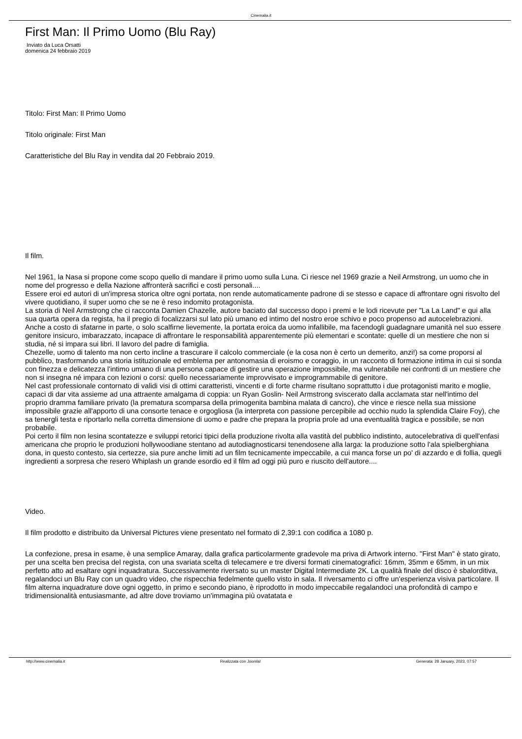Cinemalia.it
First Man: Il Primo Uomo (Blu Ray)
Inviato da Luca Orsatti
domenica 24 febbraio 2019
Titolo: First Man: Il Primo Uomo
Titolo originale: First Man
Caratteristiche del Blu Ray in vendita dal 20 Febbraio 2019.
Il film.
Nel 1961, la Nasa si propone come scopo quello di mandare il primo uomo sulla Luna. Ci riesce nel 1969 grazie a Neil Armstrong, un uomo che in nome del progresso e della Nazione affronterà sacrifici e costi personali....
Essere eroi ed autori di un'impresa storica oltre ogni portata, non rende automaticamente padrone di se stesso e capace di affrontare ogni risvolto del vivere quotidiano, il super uomo che se ne è reso indomito protagonista.
La storia di Neil Armstrong che ci racconta Damien Chazelle, autore baciato dal successo dopo i premi e le lodi ricevute per "La La Land" e qui alla sua quarta opera da regista, ha il pregio di focalizzarsi sul lato più umano ed intimo del nostro eroe schivo e poco propenso ad autocelebrazioni. Anche a costo di sfatarne in parte, o solo scalfirne lievemente, la portata eroica da uomo infallibile, ma facendogli guadagnare umanità nel suo essere genitore insicuro, imbarazzato, incapace di affrontare le responsabilità apparentemente più elementari e scontate: quelle di un mestiere che non si studia, né si impara sui libri. Il lavoro del padre di famiglia.
Chezelle, uomo di talento ma non certo incline a trascurare il calcolo commerciale (e la cosa non è certo un demerito, anzi!) sa come proporsi al pubblico, trasformando una storia istituzionale ed emblema per antonomasia di eroismo e coraggio, in un racconto di formazione intima in cui si sonda con finezza e delicatezza l'intimo umano di una persona capace di gestire una operazione impossibile, ma vulnerabile nei confronti di un mestiere che non si insegna né impara con lezioni o corsi: quello necessariamente improvvisato e improgrammabile di genitore.
Nel cast professionale contornato di validi visi di ottimi caratteristi, vincenti e di forte charme risultano soprattutto i due protagonisti marito e moglie, capaci di dar vita assieme ad una attraente amalgama di coppia: un Ryan Goslin- Neil Armstrong sviscerato dalla acclamata star nell'intimo del proprio dramma familiare privato (la prematura scomparsa della primogenita bambina malata di cancro), che vince e riesce nella sua missione impossibile grazie all'apporto di una consorte tenace e orgogliosa (la interpreta con passione percepibile ad occhio nudo la splendida Claire Foy), che sa tenergli testa e riportarlo nella corretta dimensione di uomo e padre che prepara la propria prole ad una eventualità tragica e possibile, se non probabile.
Poi certo il film non lesina scontatezze e sviluppi retorici tipici della produzione rivolta alla vastità del pubblico indistinto, autocelebrativa di quell'enfasi americana che proprio le produzioni hollywoodiane stentano ad autodiagnosticarsi tenendosene alla larga: la produzione sotto l'ala spielberghiana dona, in questo contesto, sia certezze, sia pure anche limiti ad un film tecnicamente impeccabile, a cui manca forse un po' di azzardo e di follia, quegli ingredienti a sorpresa che resero Whiplash un grande esordio ed il film ad oggi più puro e riuscito dell'autore....
Video.
Il film prodotto e distribuito da Universal Pictures viene presentato nel formato di 2,39:1 con codifica a 1080 p.
La confezione, presa in esame, è una semplice Amaray, dalla grafica particolarmente gradevole ma priva di Artwork interno. "First Man" è stato girato, per una scelta ben precisa del regista, con una svariata scelta di telecamere e tre diversi formati cinematografici: 16mm, 35mm e 65mm, in un mix perfetto atto ad esaltare ogni inquadratura. Successivamente riversato su un master Digital Intermediate 2K. La qualità finale del disco è sbalorditiva, regalandoci un Blu Ray con un quadro video, che rispecchia fedelmente quello visto in sala. Il riversamento ci offre un'esperienza visiva particolare. Il film alterna inquadrature dove ogni oggetto, in primo e secondo piano, è riprodotto in modo impeccabile regalandoci una profondità di campo e tridimensionalità entusiasmante, ad altre dove troviamo un'immagina più ovatatata e
http://www.cinemalia.it Realizzata con Joomla! Generata: 28 January, 2023, 07:57